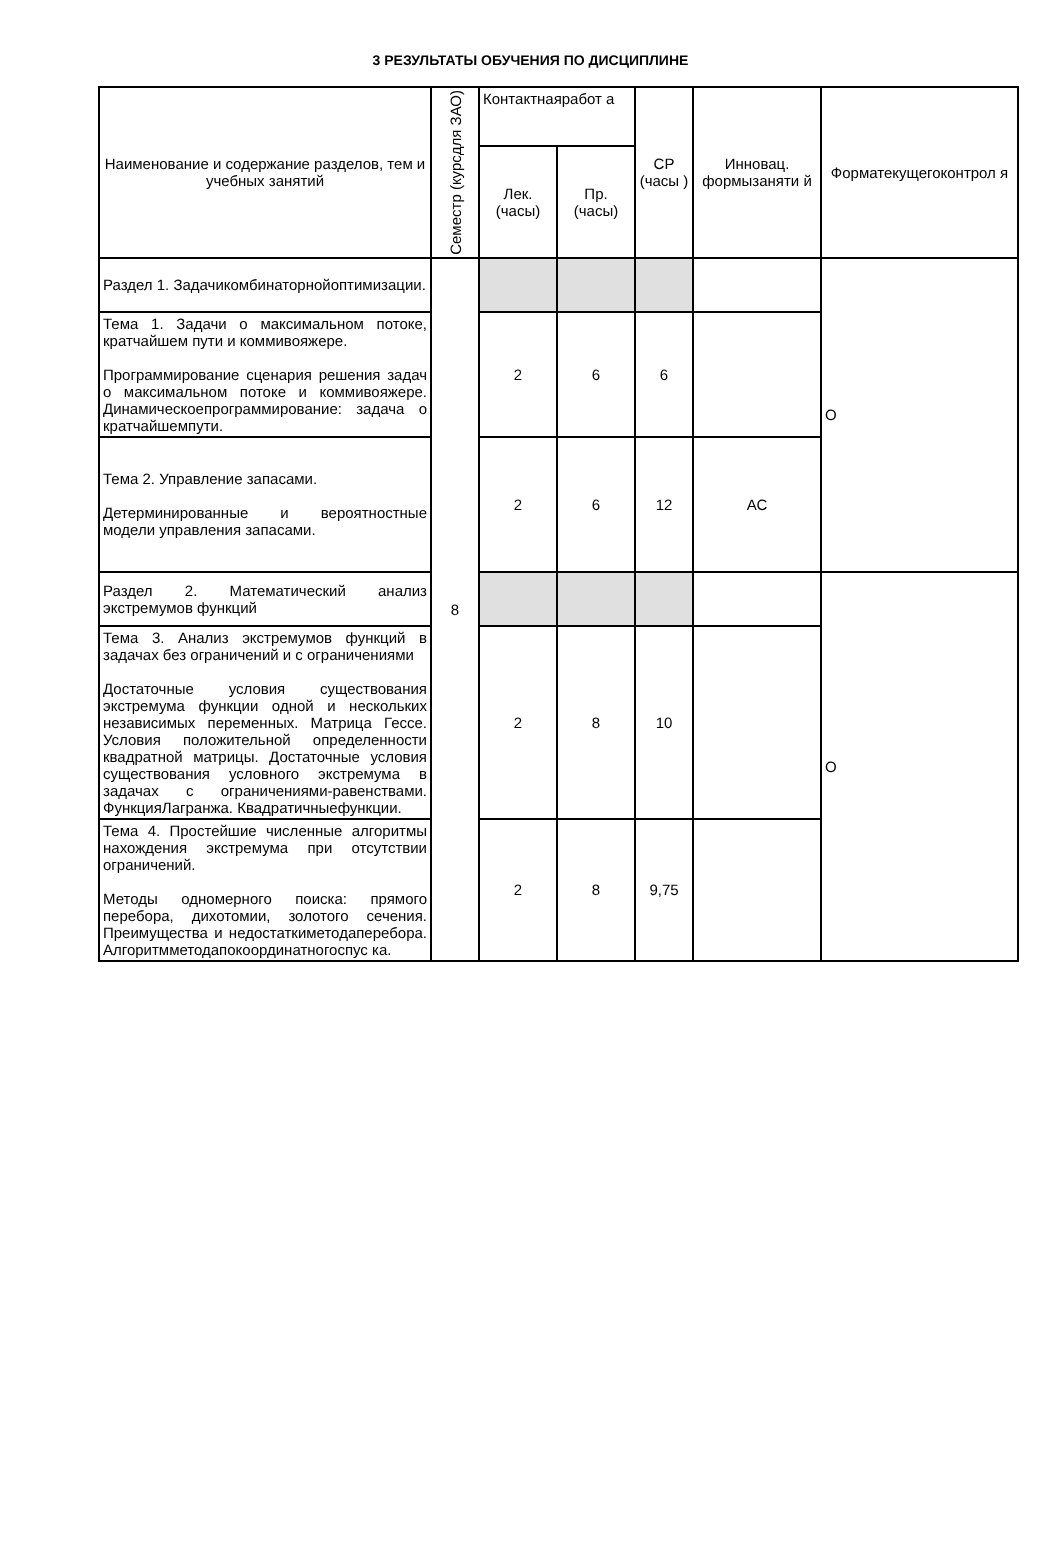3 РЕЗУЛЬТАТЫ ОБУЧЕНИЯ ПО ДИСЦИПЛИНЕ
| Наименование и содержание разделов, тем и учебных занятий | Семестр (курсдля ЗАО) | Контактнаяработ а | | СР (часы ) | Инновац. формызаняти й | Форматекущегоконтрол я |
| --- | --- | --- | --- | --- | --- | --- |
| | | Лек. (часы) | Пр. (часы) | | | |
| Раздел 1. Задачикомбинаторнойоптимизации. | 8 | | | | | О |
| Тема 1. Задачи о максимальном потоке, кратчайшем пути и коммивояжере. Программирование сценария решения задач о максимальном потоке и коммивояжере. Динамическоепрограммирование: задача о кратчайшемпути. | | 2 | 6 | 6 | | |
| Тема 2. Управление запасами. Детерминированные и вероятностные модели управления запасами. | | 2 | 6 | 12 | АС | |
| Раздел 2. Математический анализ экстремумов функций | | | | | | О |
| Тема 3. Анализ экстремумов функций в задачах без ограничений и с ограничениями Достаточные условия существования экстремума функции одной и нескольких независимых переменных. Матрица Гессе. Условия положительной определенности квадратной матрицы. Достаточные условия существования условного экстремума в задачах с ограничениями-равенствами. ФункцияЛагранжа. Квадратичныефункции. | | 2 | 8 | 10 | | |
| Тема 4. Простейшие численные алгоритмы нахождения экстремума при отсутствии ограничений. Методы одномерного поиска: прямого перебора, дихотомии, золотого сечения. Преимущества и недостаткиметодаперебора. Алгоритмметодапокоординатногоспус ка. | | 2 | 8 | 9,75 | | |